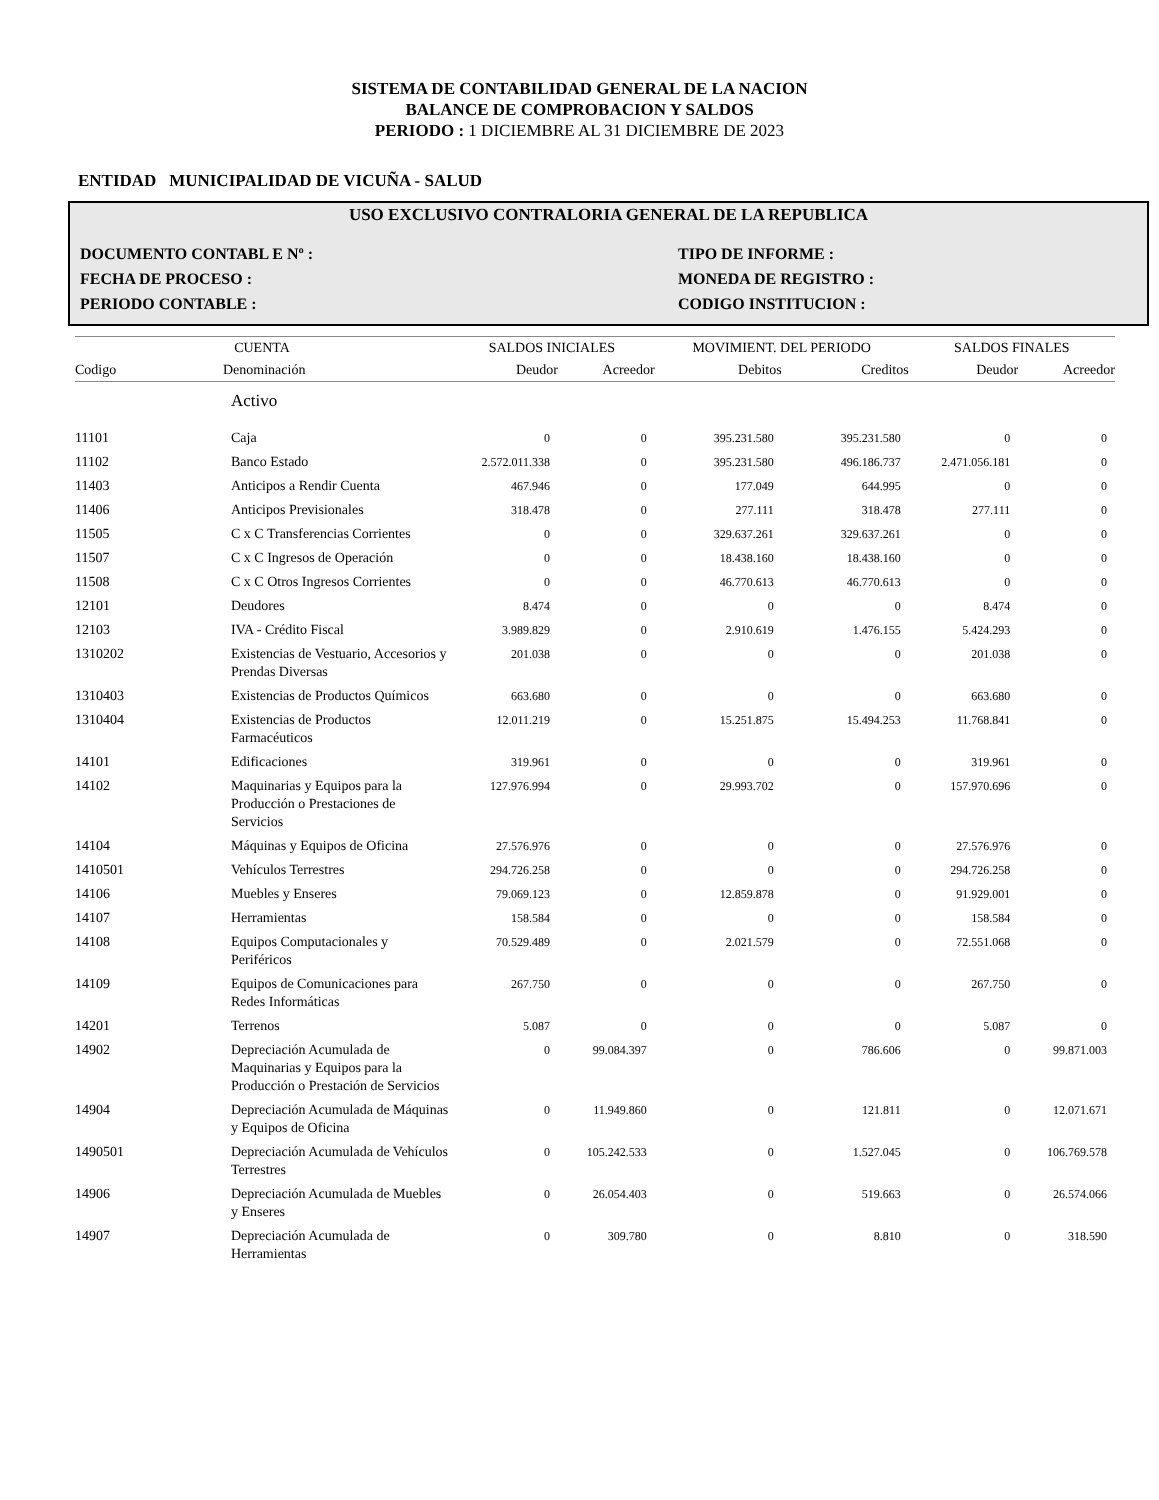SISTEMA DE CONTABILIDAD GENERAL DE LA NACION
BALANCE DE COMPROBACION Y SALDOS
PERIODO : 1 DICIEMBRE AL 31 DICIEMBRE DE 2023
ENTIDAD MUNICIPALIDAD DE VICUÑA - SALUD
USO EXCLUSIVO CONTRALORIA GENERAL DE LA REPUBLICA
DOCUMENTO CONTABL E Nº : TIPO DE INFORME :
FECHA DE PROCESO : MONEDA DE REGISTRO :
PERIODO CONTABLE : CODIGO INSTITUCION :
| CUENTA | | SALDOS INICIALES | | MOVIMIENT. DEL PERIODO | | SALDOS FINALES | |
| --- | --- | --- | --- | --- | --- | --- | --- |
| Codigo | Denominación | Deudor | Acreedor | Debitos | Creditos | Deudor | Acreedor |
| | Activo | | | | | | |
| 11101 | Caja | 0 | 0 | 395.231.580 | 395.231.580 | 0 | 0 |
| 11102 | Banco Estado | 2.572.011.338 | 0 | 395.231.580 | 496.186.737 | 2.471.056.181 | 0 |
| 11403 | Anticipos a Rendir Cuenta | 467.946 | 0 | 177.049 | 644.995 | 0 | 0 |
| 11406 | Anticipos Previsionales | 318.478 | 0 | 277.111 | 318.478 | 277.111 | 0 |
| 11505 | C x C Transferencias Corrientes | 0 | 0 | 329.637.261 | 329.637.261 | 0 | 0 |
| 11507 | C x C Ingresos de Operación | 0 | 0 | 18.438.160 | 18.438.160 | 0 | 0 |
| 11508 | C x C Otros Ingresos Corrientes | 0 | 0 | 46.770.613 | 46.770.613 | 0 | 0 |
| 12101 | Deudores | 8.474 | 0 | 0 | 0 | 8.474 | 0 |
| 12103 | IVA - Crédito Fiscal | 3.989.829 | 0 | 2.910.619 | 1.476.155 | 5.424.293 | 0 |
| 1310202 | Existencias de Vestuario, Accesorios y Prendas Diversas | 201.038 | 0 | 0 | 0 | 201.038 | 0 |
| 1310403 | Existencias de Productos Químicos | 663.680 | 0 | 0 | 0 | 663.680 | 0 |
| 1310404 | Existencias de Productos Farmacéuticos | 12.011.219 | 0 | 15.251.875 | 15.494.253 | 11.768.841 | 0 |
| 14101 | Edificaciones | 319.961 | 0 | 0 | 0 | 319.961 | 0 |
| 14102 | Maquinarias y Equipos para la Producción o Prestaciones de Servicios | 127.976.994 | 0 | 29.993.702 | 0 | 157.970.696 | 0 |
| 14104 | Máquinas y Equipos de Oficina | 27.576.976 | 0 | 0 | 0 | 27.576.976 | 0 |
| 1410501 | Vehículos Terrestres | 294.726.258 | 0 | 0 | 0 | 294.726.258 | 0 |
| 14106 | Muebles y Enseres | 79.069.123 | 0 | 12.859.878 | 0 | 91.929.001 | 0 |
| 14107 | Herramientas | 158.584 | 0 | 0 | 0 | 158.584 | 0 |
| 14108 | Equipos Computacionales y Periféricos | 70.529.489 | 0 | 2.021.579 | 0 | 72.551.068 | 0 |
| 14109 | Equipos de Comunicaciones para Redes Informáticas | 267.750 | 0 | 0 | 0 | 267.750 | 0 |
| 14201 | Terrenos | 5.087 | 0 | 0 | 0 | 5.087 | 0 |
| 14902 | Depreciación Acumulada de Maquinarias y Equipos para la Producción o Prestación de Servicios | 0 | 99.084.397 | 0 | 786.606 | 0 | 99.871.003 |
| 14904 | Depreciación Acumulada de Máquinas y Equipos de Oficina | 0 | 11.949.860 | 0 | 121.811 | 0 | 12.071.671 |
| 1490501 | Depreciación Acumulada de Vehículos Terrestres | 0 | 105.242.533 | 0 | 1.527.045 | 0 | 106.769.578 |
| 14906 | Depreciación Acumulada de Muebles y Enseres | 0 | 26.054.403 | 0 | 519.663 | 0 | 26.574.066 |
| 14907 | Depreciación Acumulada de Herramientas | 0 | 309.780 | 0 | 8.810 | 0 | 318.590 |